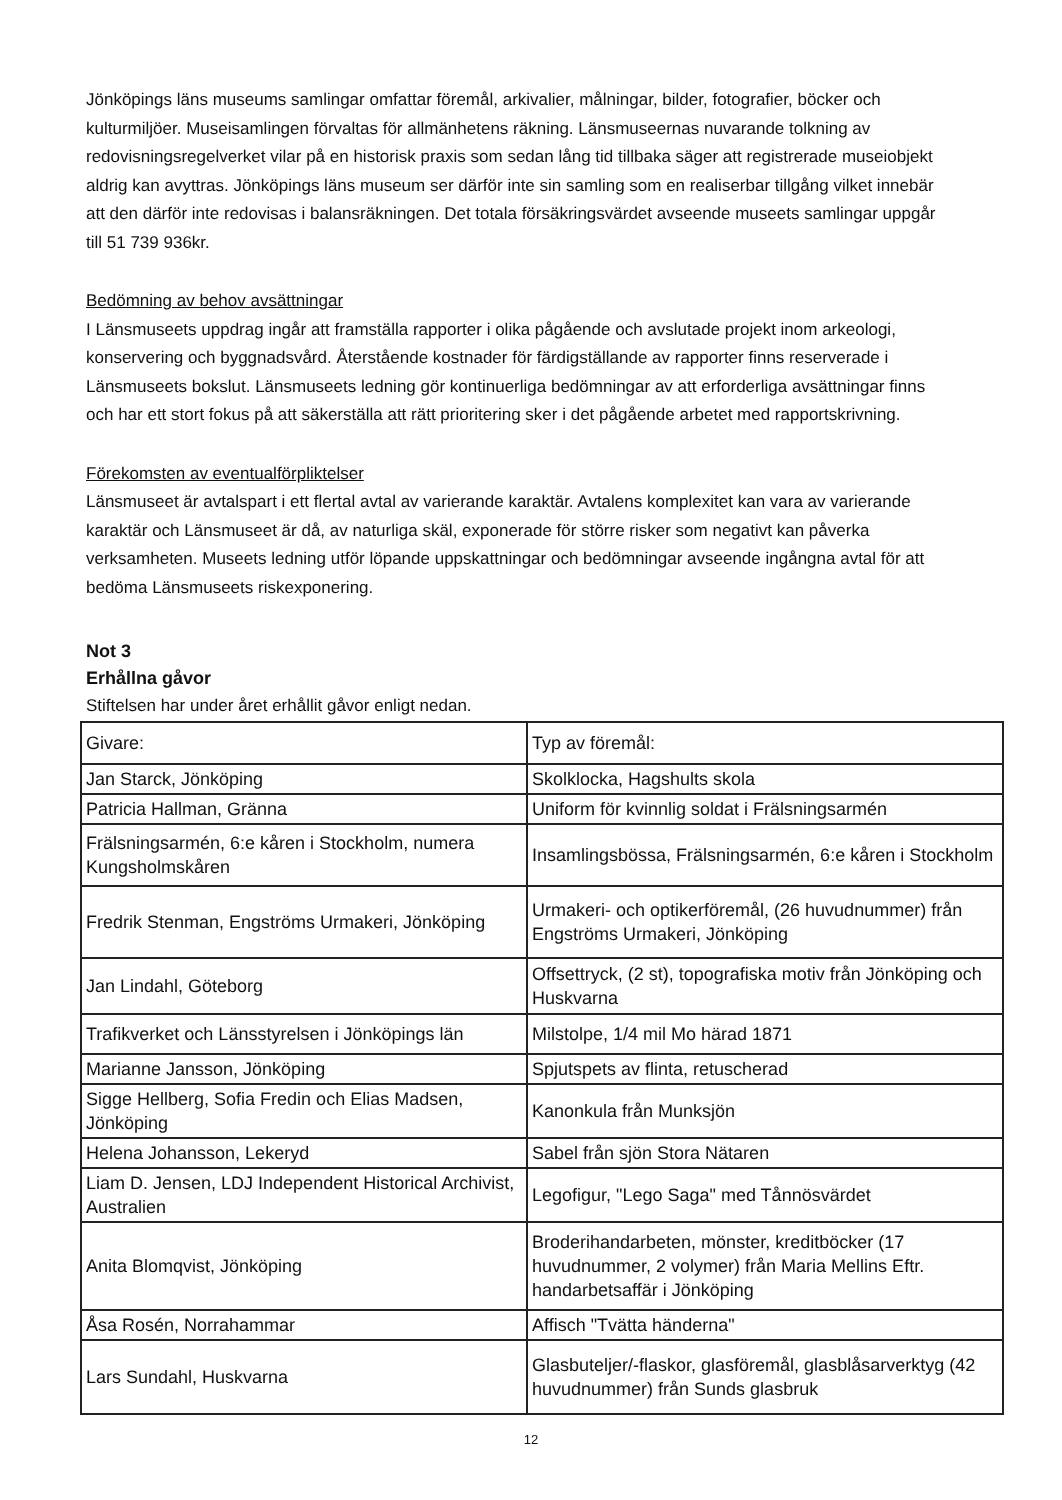Jönköpings läns museums samlingar omfattar föremål, arkivalier, målningar, bilder, fotografier, böcker och kulturmiljöer. Museisamlingen förvaltas för allmänhetens räkning. Länsmuseernas nuvarande tolkning av redovisningsregelverket vilar på en historisk praxis som sedan lång tid tillbaka säger att registrerade museiobjekt aldrig kan avyttras. Jönköpings läns museum ser därför inte sin samling som en realiserbar tillgång vilket innebär att den därför inte redovisas i balansräkningen. Det totala försäkringsvärdet avseende museets samlingar uppgår till 51 739 936kr.
Bedömning av behov avsättningar
I Länsmuseets uppdrag ingår att framställa rapporter i olika pågående och avslutade projekt inom arkeologi, konservering och byggnadsvård. Återstående kostnader för färdigställande av rapporter finns reserverade i Länsmuseets bokslut. Länsmuseets ledning gör kontinuerliga bedömningar av att erforderliga avsättningar finns och har ett stort fokus på att säkerställa att rätt prioritering sker i det pågående arbetet med rapportskrivning.
Förekomsten av eventualförpliktelser
Länsmuseet är avtalspart i ett flertal avtal av varierande karaktär. Avtalens komplexitet kan vara av varierande karaktär och Länsmuseet är då, av naturliga skäl, exponerade för större risker som negativt kan påverka verksamheten. Museets ledning utför löpande uppskattningar och bedömningar avseende ingångna avtal för att bedöma Länsmuseets riskexponering.
Not 3
Erhållna gåvor
Stiftelsen har under året erhållit gåvor enligt nedan.
| Givare: | Typ av föremål: |
| Jan Starck, Jönköping | Skolklocka, Hagshults skola |
| Patricia Hallman, Gränna | Uniform för kvinnlig soldat i Frälsningsarmén |
| Frälsningsarmén, 6:e kåren i Stockholm, numera Kungsholmskåren | Insamlingsbössa, Frälsningsarmén, 6:e kåren i Stockholm |
| Fredrik Stenman, Engströms Urmakeri, Jönköping | Urmakeri- och optikerföremål, (26 huvudnummer) från Engströms Urmakeri, Jönköping |
| Jan Lindahl, Göteborg | Offsettryck, (2 st), topografiska motiv från Jönköping och Huskvarna |
| Trafikverket och Länsstyrelsen i Jönköpings län | Milstolpe, 1/4 mil Mo härad 1871 |
| Marianne Jansson, Jönköping | Spjutspets av flinta, retuscherad |
| Sigge Hellberg, Sofia Fredin och Elias Madsen, Jönköping | Kanonkula från Munksjön |
| Helena Johansson, Lekeryd | Sabel från sjön Stora Nätaren |
| Liam D. Jensen, LDJ Independent Historical Archivist, Australien | Legofigur, "Lego Saga" med Tånnösvärdet |
| Anita Blomqvist, Jönköping | Broderihandarbeten, mönster, kreditböcker (17 huvudnummer, 2 volymer) från Maria Mellins Eftr. handarbetsaffär i Jönköping |
| Åsa Rosén, Norrahammar | Affisch "Tvätta händerna" |
| Lars Sundahl, Huskvarna | Glasbuteljer/-flaskor, glasföremål, glasblåsarverktyg (42 huvudnummer) från Sunds glasbruk |
12